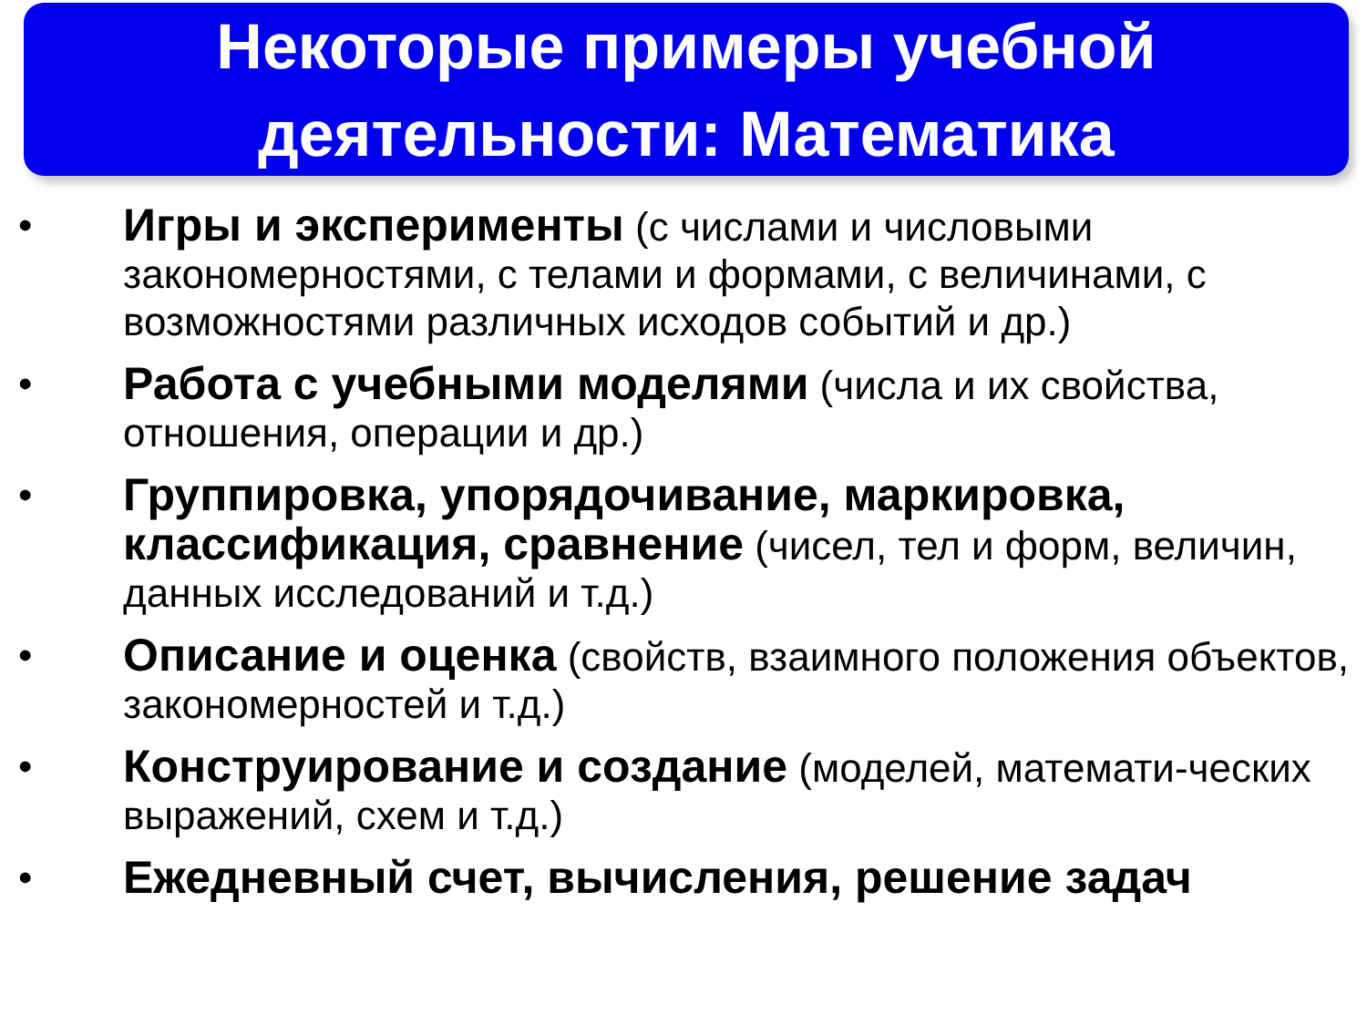Некоторые примеры учебной
деятельности: Математика
• Игры и эксперименты (с числами и числовыми закономерностями, с телами и формами, с величинами, с возможностями различных исходов событий и др.)
• Работа с учебными моделями (числа и их свойства, отношения, операции и др.)
• Группировка, упорядочивание, маркировка, классификация, сравнение (чисел, тел и форм, величин, данных исследований и т.д.)
• Описание и оценка (свойств, взаимного положения объектов, закономерностей и т.д.)
• Конструирование и создание (моделей, математи-ческих выражений, схем и т.д.)
• Ежедневный счет, вычисления, решение задач